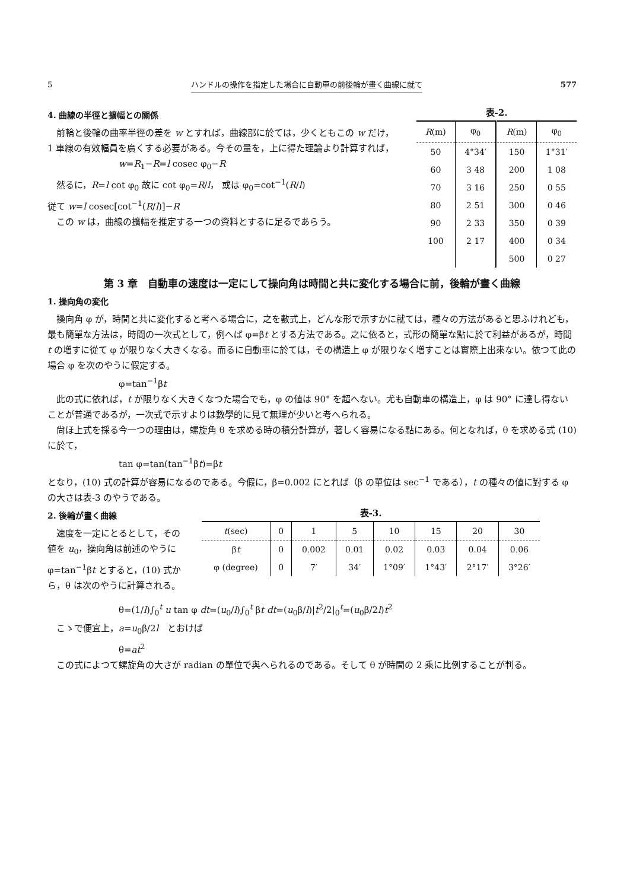5 ハンドルの操作を指定した場合に自動車の前後輪が畫く曲線に就て 577
4. 曲線の半徑と擴幅との關係
前輪と後輪の曲率半徑の差を w とすれば，曲線部に於ては，少くともこの w だけ，1 車線の有效幅員を廣くする必要がある。今その量を，上に得た理論より計算すれば，
w=R<sub>1</sub>−R=l cosec φ<sub>0</sub>−R
然るに，R=l cot φ<sub>0</sub> 故に cot φ<sub>0</sub>=R/l， 或は φ<sub>0</sub>=cot<sup>−1</sup>(R/l)
従て w=l cosec[cot<sup>−1</sup>(R/l)]−R
この w は，曲線の擴幅を推定する一つの資料とするに足るであらう。
表-2.
| R (m) | φ<sub>0</sub> | R (m) | φ<sub>0</sub> |
| --- | --- | --- | --- |
| 50 | 4°34′ | 150 | 1°31′ |
| 60 | 3 48 | 200 | 1 08 |
| 70 | 3 16 | 250 | 0 55 |
| 80 | 2 51 | 300 | 0 46 |
| 90 | 2 33 | 350 | 0 39 |
| 100 | 2 17 | 400 | 0 34 |
| | | 500 | 0 27 |
第 3 章　自動車の速度は一定にして操向角は時間と共に変化する場合に前，後輪が畫く曲線
1. 操向角の変化
操向角 φ が，時間と共に変化すると考へる場合に，之を數式上，どんな形で示すかに就ては，種々の方法があると思ふけれども，最も簡單な方法は，時間の一次式として，例へば φ=βt とする方法である。之に依ると，式形の簡單な點に於て利益があるが，時間 t の増すに從て φ が限りなく大きくなる。而るに自動車に於ては，その構造上 φ が限りなく増すことは實際上出來ない。依つて此の場合 φ を次のやうに假定する。
φ=tan<sup>−1</sup>βt
此の式に依れば，t が限りなく大きくなつた場合でも，φ の値は 90° を超へない。尤も自動車の構造上，φ は 90° に達し得ないことが普通であるが，一次式で示すよりは數學的に見て無理が少いと考へられる。
尙ほ上式を採る今一つの理由は，螺旋角 θ を求める時の積分計算が，著しく容易になる點にある。何となれば，θ を求める式 (10) に於て，
tan φ=tan(tan<sup>−1</sup>βt)=βt
となり，(10) 式の計算が容易になるのである。今假に，β=0.002 にとれば（β の單位は sec<sup>−1</sup> である），t の種々の値に對する φ の大さは表-3 のやうである。
2. 後輪が畫く曲線
速度を一定にとるとして，その値を u<sub>0</sub>，操向角は前述のやうに φ=tan<sup>−1</sup>βt とすると，(10) 式から，θ は次のやうに計算される。
表-3.
| t (sec) | 0 | 1 | 5 | 10 | 15 | 20 | 30 |
| --- | --- | --- | --- | --- | --- | --- | --- |
| β t | 0 | 0.002 | 0.01 | 0.02 | 0.03 | 0.04 | 0.06 |
| φ (degree) | 0 | 7′ | 34′ | 1°09′ | 1°43′ | 2°17′ | 3°26′ |
θ=(1/l)∫<sub>0</sub><sup>t</sup> u tan φ dt=(u<sub>0</sub>/l)∫<sub>0</sub><sup>t</sup> βt dt=(u<sub>0</sub>β/l)|t<sup>2</sup>/2|<sub>0</sub><sup>t</sup>=(u<sub>0</sub>β/2l)t<sup>2</sup>
こゝで便宜上，a=u<sub>0</sub>β/2l　とおけば
θ=at<sup>2</sup>
この式によつて螺旋角の大さが radian の單位で與へられるのである。そして θ が時間の 2 乘に比例することが判る。